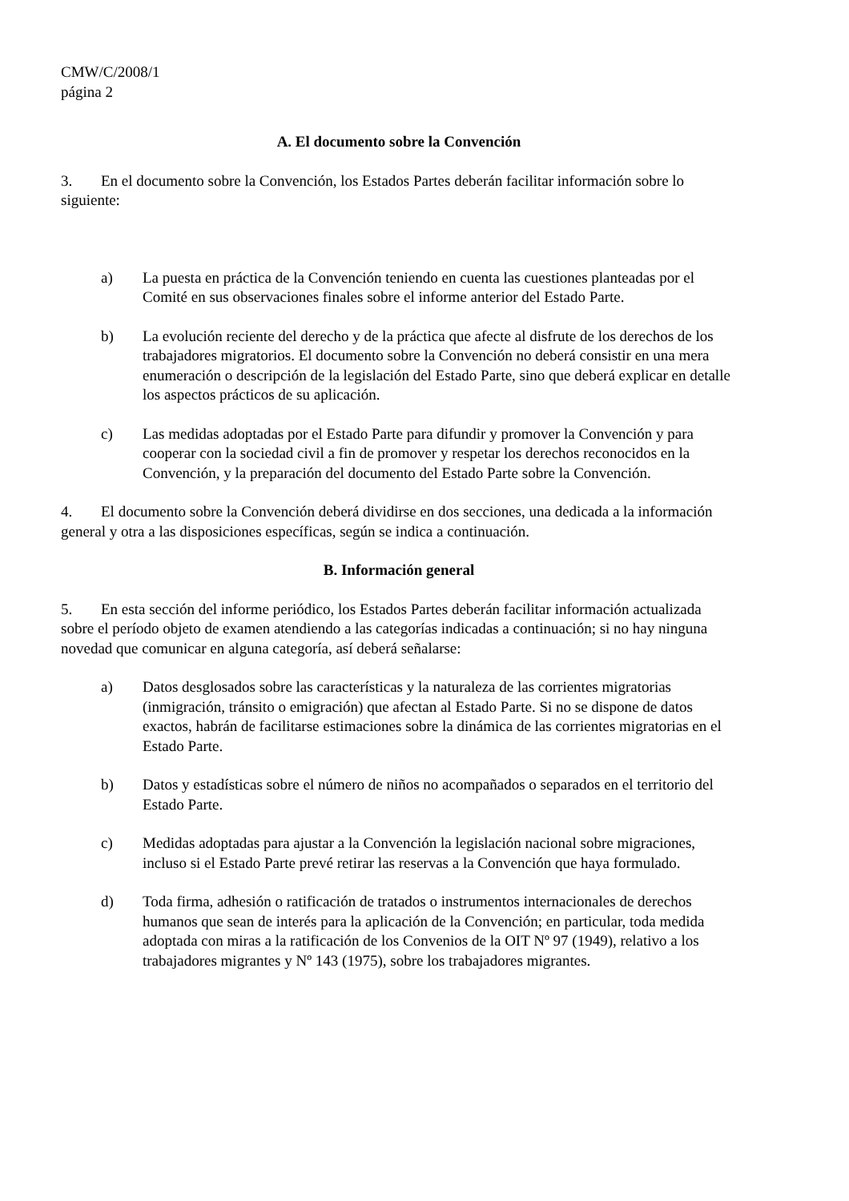CMW/C/2008/1
página 2
A. El documento sobre la Convención
3. En el documento sobre la Convención, los Estados Partes deberán facilitar información sobre lo siguiente:
a) La puesta en práctica de la Convención teniendo en cuenta las cuestiones planteadas por el Comité en sus observaciones finales sobre el informe anterior del Estado Parte.
b) La evolución reciente del derecho y de la práctica que afecte al disfrute de los derechos de los trabajadores migratorios. El documento sobre la Convención no deberá consistir en una mera enumeración o descripción de la legislación del Estado Parte, sino que deberá explicar en detalle los aspectos prácticos de su aplicación.
c) Las medidas adoptadas por el Estado Parte para difundir y promover la Convención y para cooperar con la sociedad civil a fin de promover y respetar los derechos reconocidos en la Convención, y la preparación del documento del Estado Parte sobre la Convención.
4. El documento sobre la Convención deberá dividirse en dos secciones, una dedicada a la información general y otra a las disposiciones específicas, según se indica a continuación.
B. Información general
5. En esta sección del informe periódico, los Estados Partes deberán facilitar información actualizada sobre el período objeto de examen atendiendo a las categorías indicadas a continuación; si no hay ninguna novedad que comunicar en alguna categoría, así deberá señalarse:
a) Datos desglosados sobre las características y la naturaleza de las corrientes migratorias (inmigración, tránsito o emigración) que afectan al Estado Parte. Si no se dispone de datos exactos, habrán de facilitarse estimaciones sobre la dinámica de las corrientes migratorias en el Estado Parte.
b) Datos y estadísticas sobre el número de niños no acompañados o separados en el territorio del Estado Parte.
c) Medidas adoptadas para ajustar a la Convención la legislación nacional sobre migraciones, incluso si el Estado Parte prevé retirar las reservas a la Convención que haya formulado.
d) Toda firma, adhesión o ratificación de tratados o instrumentos internacionales de derechos humanos que sean de interés para la aplicación de la Convención; en particular, toda medida adoptada con miras a la ratificación de los Convenios de la OIT Nº 97 (1949), relativo a los trabajadores migrantes y Nº 143 (1975), sobre los trabajadores migrantes.